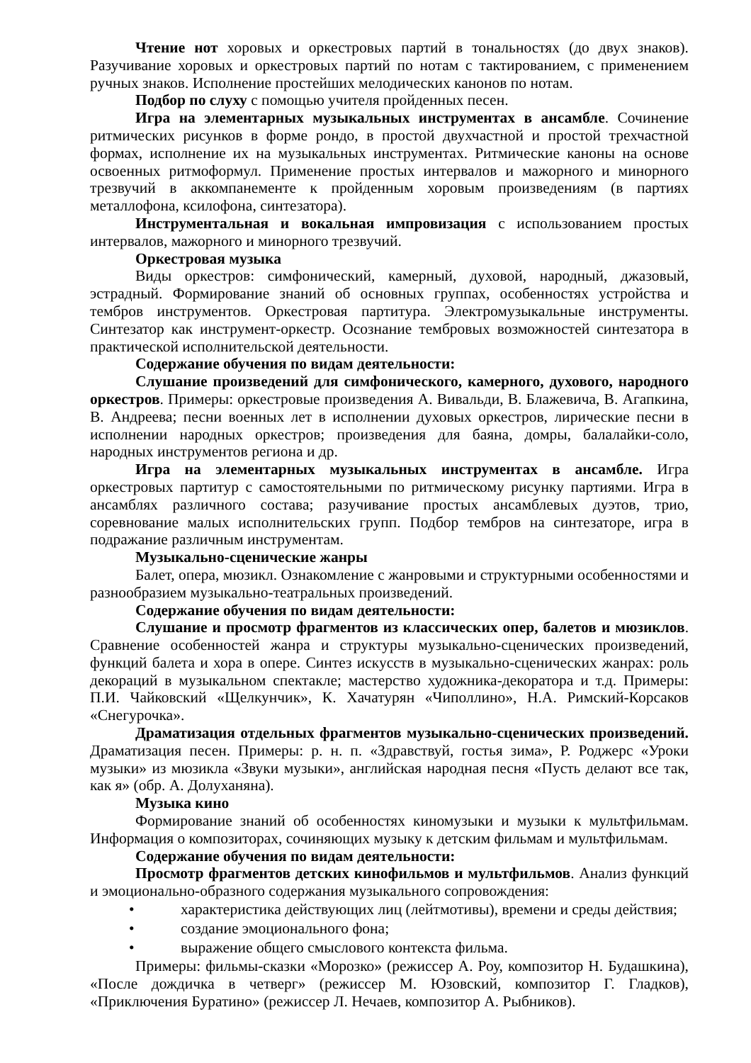Чтение нот хоровых и оркестровых партий в тональностях (до двух знаков). Разучивание хоровых и оркестровых партий по нотам с тактированием, с применением ручных знаков. Исполнение простейших мелодических канонов по нотам.
Подбор по слуху с помощью учителя пройденных песен.
Игра на элементарных музыкальных инструментах в ансамбле. Сочинение ритмических рисунков в форме рондо, в простой двухчастной и простой трехчастной формах, исполнение их на музыкальных инструментах. Ритмические каноны на основе освоенных ритмоформул. Применение простых интервалов и мажорного и минорного трезвучий в аккомпанементе к пройденным хоровым произведениям (в партиях металлофона, ксилофона, синтезатора).
Инструментальная и вокальная импровизация с использованием простых интервалов, мажорного и минорного трезвучий.
Оркестровая музыка
Виды оркестров: симфонический, камерный, духовой, народный, джазовый, эстрадный. Формирование знаний об основных группах, особенностях устройства и тембров инструментов. Оркестровая партитура. Электромузыкальные инструменты. Синтезатор как инструмент-оркестр. Осознание тембровых возможностей синтезатора в практической исполнительской деятельности.
Содержание обучения по видам деятельности:
Слушание произведений для симфонического, камерного, духового, народного оркестров. Примеры: оркестровые произведения А. Вивальди, В. Блажевича, В. Агапкина, В. Андреева; песни военных лет в исполнении духовых оркестров, лирические песни в исполнении народных оркестров; произведения для баяна, домры, балалайки-соло, народных инструментов региона и др.
Игра на элементарных музыкальных инструментах в ансамбле. Игра оркестровых партитур с самостоятельными по ритмическому рисунку партиями. Игра в ансамблях различного состава; разучивание простых ансамблевых дуэтов, трио, соревнование малых исполнительских групп. Подбор тембров на синтезаторе, игра в подражание различным инструментам.
Музыкально-сценические жанры
Балет, опера, мюзикл. Ознакомление с жанровыми и структурными особенностями и разнообразием музыкально-театральных произведений.
Содержание обучения по видам деятельности:
Слушание и просмотр фрагментов из классических опер, балетов и мюзиклов. Сравнение особенностей жанра и структуры музыкально-сценических произведений, функций балета и хора в опере. Синтез искусств в музыкально-сценических жанрах: роль декораций в музыкальном спектакле; мастерство художника-декоратора и т.д. Примеры: П.И. Чайковский «Щелкунчик», К. Хачатурян «Чиполлино», Н.А. Римский-Корсаков «Снегурочка».
Драматизация отдельных фрагментов музыкально-сценических произведений. Драматизация песен. Примеры: р. н. п. «Здравствуй, гостья зима», Р. Роджерс «Уроки музыки» из мюзикла «Звуки музыки», английская народная песня «Пусть делают все так, как я» (обр. А. Долуханяна).
Музыка кино
Формирование знаний об особенностях киномузыки и музыки к мультфильмам. Информация о композиторах, сочиняющих музыку к детским фильмам и мультфильмам.
Содержание обучения по видам деятельности:
Просмотр фрагментов детских кинофильмов и мультфильмов. Анализ функций и эмоционально-образного содержания музыкального сопровождения:
• характеристика действующих лиц (лейтмотивы), времени и среды действия;
• создание эмоционального фона;
• выражение общего смыслового контекста фильма.
Примеры: фильмы-сказки «Морозко» (режиссер А. Роу, композитор Н. Будашкина), «После дождичка в четверг» (режиссер М. Юзовский, композитор Г. Гладков), «Приключения Буратино» (режиссер Л. Нечаев, композитор А. Рыбников).